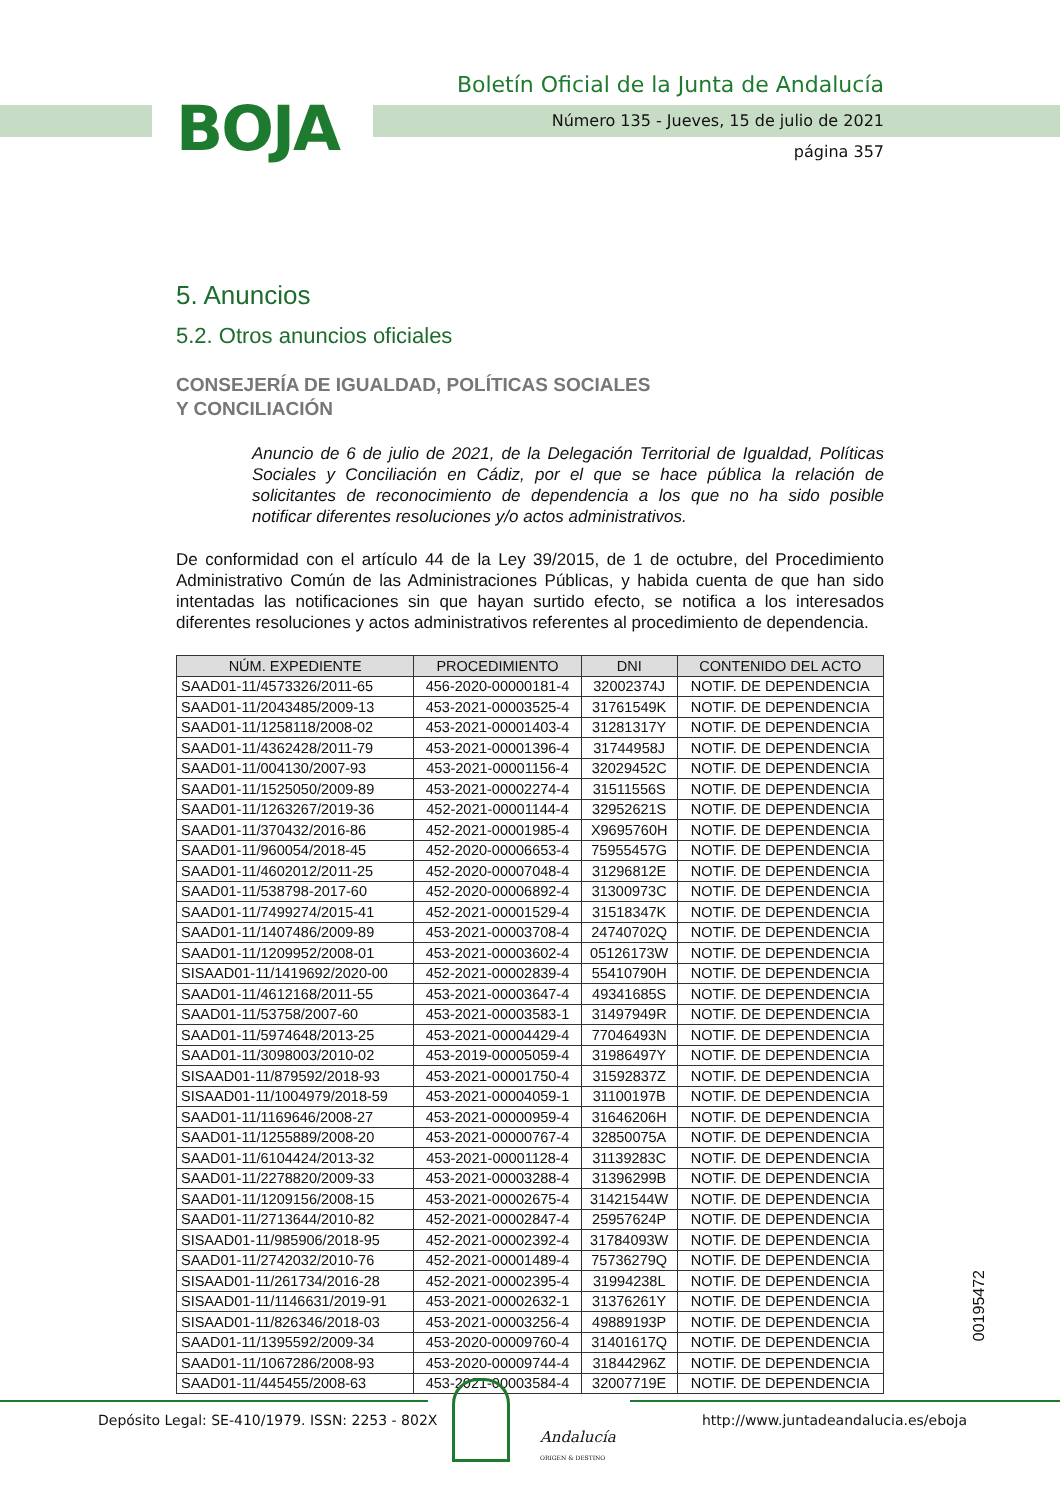BOJA
Boletín Oficial de la Junta de Andalucía
Número 135 - Jueves, 15 de julio de 2021
página 357
5. Anuncios
5.2. Otros anuncios oficiales
CONSEJERÍA DE IGUALDAD, POLÍTICAS SOCIALES
Y CONCILIACIÓN
Anuncio de 6 de julio de 2021, de la Delegación Territorial de Igualdad, Políticas Sociales y Conciliación en Cádiz, por el que se hace pública la relación de solicitantes de reconocimiento de dependencia a los que no ha sido posible notificar diferentes resoluciones y/o actos administrativos.
De conformidad con el artículo 44 de la Ley 39/2015, de 1 de octubre, del Procedimiento Administrativo Común de las Administraciones Públicas, y habida cuenta de que han sido intentadas las notificaciones sin que hayan surtido efecto, se notifica a los interesados diferentes resoluciones y actos administrativos referentes al procedimiento de dependencia.
| NÚM. EXPEDIENTE | PROCEDIMIENTO | DNI | CONTENIDO DEL ACTO |
| --- | --- | --- | --- |
| SAAD01-11/4573326/2011-65 | 456-2020-00000181-4 | 32002374J | NOTIF. DE DEPENDENCIA |
| SAAD01-11/2043485/2009-13 | 453-2021-00003525-4 | 31761549K | NOTIF. DE DEPENDENCIA |
| SAAD01-11/1258118/2008-02 | 453-2021-00001403-4 | 31281317Y | NOTIF. DE DEPENDENCIA |
| SAAD01-11/4362428/2011-79 | 453-2021-00001396-4 | 31744958J | NOTIF. DE DEPENDENCIA |
| SAAD01-11/004130/2007-93 | 453-2021-00001156-4 | 32029452C | NOTIF. DE DEPENDENCIA |
| SAAD01-11/1525050/2009-89 | 453-2021-00002274-4 | 31511556S | NOTIF. DE DEPENDENCIA |
| SAAD01-11/1263267/2019-36 | 452-2021-00001144-4 | 32952621S | NOTIF. DE DEPENDENCIA |
| SAAD01-11/370432/2016-86 | 452-2021-00001985-4 | X9695760H | NOTIF. DE DEPENDENCIA |
| SAAD01-11/960054/2018-45 | 452-2020-00006653-4 | 75955457G | NOTIF. DE DEPENDENCIA |
| SAAD01-11/4602012/2011-25 | 452-2020-00007048-4 | 31296812E | NOTIF. DE DEPENDENCIA |
| SAAD01-11/538798-2017-60 | 452-2020-00006892-4 | 31300973C | NOTIF. DE DEPENDENCIA |
| SAAD01-11/7499274/2015-41 | 452-2021-00001529-4 | 31518347K | NOTIF. DE DEPENDENCIA |
| SAAD01-11/1407486/2009-89 | 453-2021-00003708-4 | 24740702Q | NOTIF. DE DEPENDENCIA |
| SAAD01-11/1209952/2008-01 | 453-2021-00003602-4 | 05126173W | NOTIF. DE DEPENDENCIA |
| SISAAD01-11/1419692/2020-00 | 452-2021-00002839-4 | 55410790H | NOTIF. DE DEPENDENCIA |
| SAAD01-11/4612168/2011-55 | 453-2021-00003647-4 | 49341685S | NOTIF. DE DEPENDENCIA |
| SAAD01-11/53758/2007-60 | 453-2021-00003583-1 | 31497949R | NOTIF. DE DEPENDENCIA |
| SAAD01-11/5974648/2013-25 | 453-2021-00004429-4 | 77046493N | NOTIF. DE DEPENDENCIA |
| SAAD01-11/3098003/2010-02 | 453-2019-00005059-4 | 31986497Y | NOTIF. DE DEPENDENCIA |
| SISAAD01-11/879592/2018-93 | 453-2021-00001750-4 | 31592837Z | NOTIF. DE DEPENDENCIA |
| SISAAD01-11/1004979/2018-59 | 453-2021-00004059-1 | 31100197B | NOTIF. DE DEPENDENCIA |
| SAAD01-11/1169646/2008-27 | 453-2021-00000959-4 | 31646206H | NOTIF. DE DEPENDENCIA |
| SAAD01-11/1255889/2008-20 | 453-2021-00000767-4 | 32850075A | NOTIF. DE DEPENDENCIA |
| SAAD01-11/6104424/2013-32 | 453-2021-00001128-4 | 31139283C | NOTIF. DE DEPENDENCIA |
| SAAD01-11/2278820/2009-33 | 453-2021-00003288-4 | 31396299B | NOTIF. DE DEPENDENCIA |
| SAAD01-11/1209156/2008-15 | 453-2021-00002675-4 | 31421544W | NOTIF. DE DEPENDENCIA |
| SAAD01-11/2713644/2010-82 | 452-2021-00002847-4 | 25957624P | NOTIF. DE DEPENDENCIA |
| SISAAD01-11/985906/2018-95 | 452-2021-00002392-4 | 31784093W | NOTIF. DE DEPENDENCIA |
| SAAD01-11/2742032/2010-76 | 452-2021-00001489-4 | 75736279Q | NOTIF. DE DEPENDENCIA |
| SISAAD01-11/261734/2016-28 | 452-2021-00002395-4 | 31994238L | NOTIF. DE DEPENDENCIA |
| SISAAD01-11/1146631/2019-91 | 453-2021-00002632-1 | 31376261Y | NOTIF. DE DEPENDENCIA |
| SISAAD01-11/826346/2018-03 | 453-2021-00003256-4 | 49889193P | NOTIF. DE DEPENDENCIA |
| SAAD01-11/1395592/2009-34 | 453-2020-00009760-4 | 31401617Q | NOTIF. DE DEPENDENCIA |
| SAAD01-11/1067286/2008-93 | 453-2020-00009744-4 | 31844296Z | NOTIF. DE DEPENDENCIA |
| SAAD01-11/445455/2008-63 | 453-2021-00003584-4 | 32007719E | NOTIF. DE DEPENDENCIA |
00195472
Depósito Legal: SE-410/1979. ISSN: 2253 - 802X
Andalucía
ORIGEN & DESTINO
http://www.juntadeandalucia.es/eboja